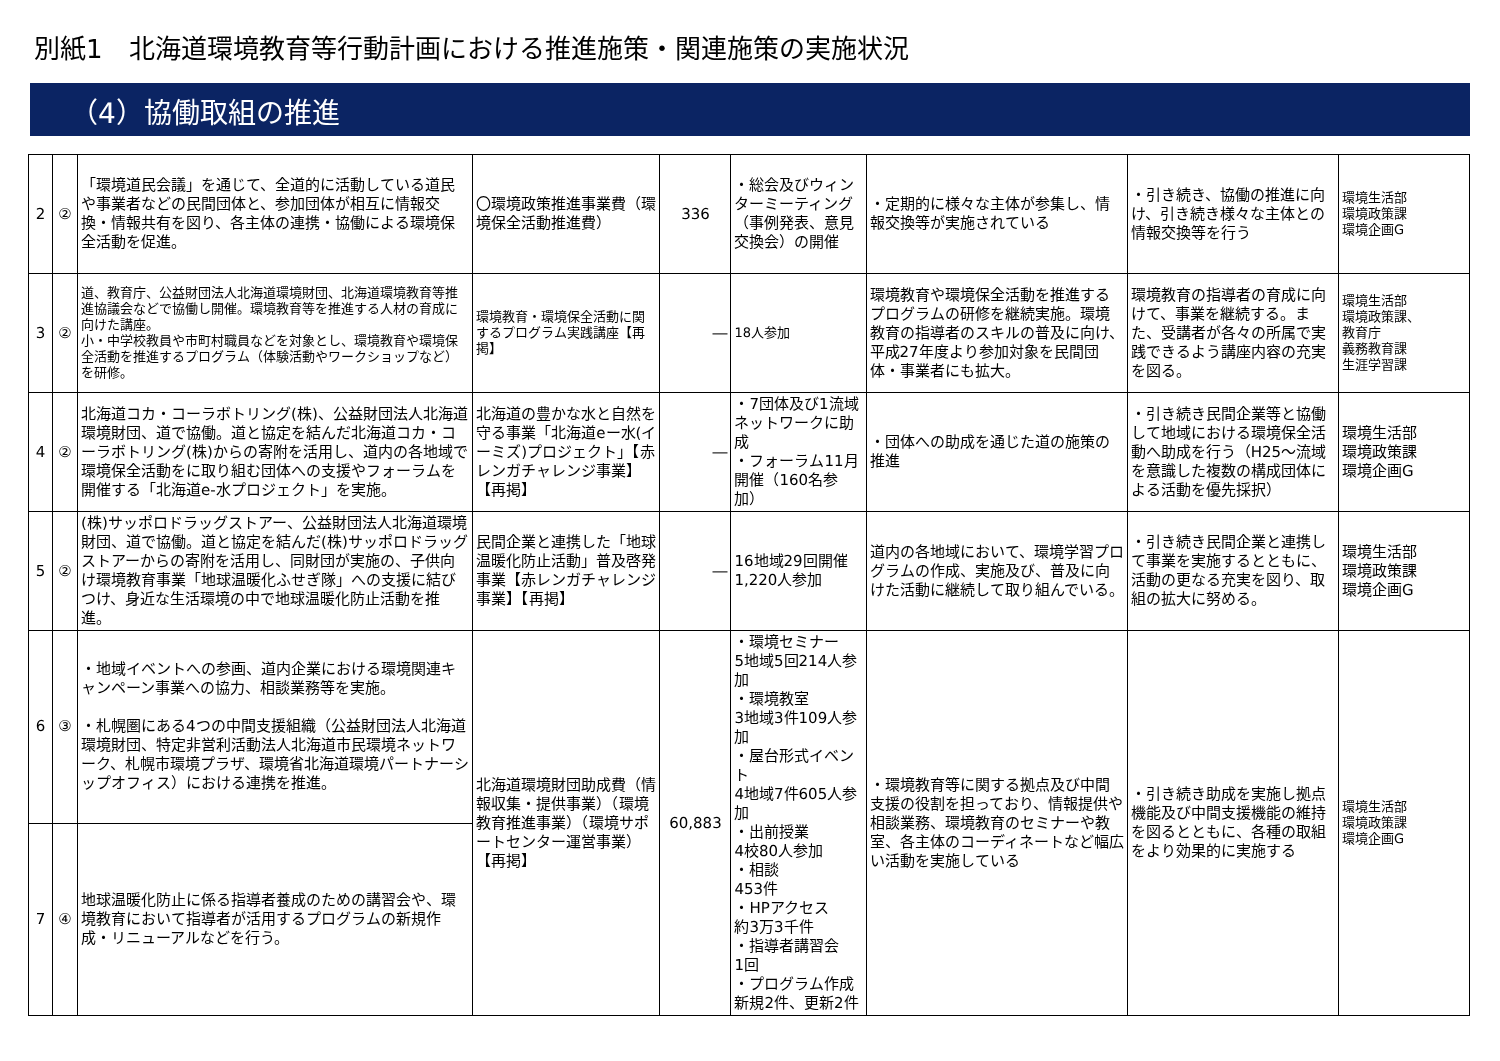別紙1　北海道環境教育等行動計画における推進施策・関連施策の実施状況
（4）協働取組の推進
| 2 | ② | 「環境道民会議」を通じて、全道的に活動している道民や事業者などの民間団体と、参加団体が相互に情報交換・情報共有を図り、各主体の連携・協働による環境保全活動を促進。 | 〇環境政策推進事業費（環境保全活動推進費） | 336 | ・総会及びウィンターミーティング（事例発表、意見交換会）の開催 | ・定期的に様々な主体が参集し、情報交換等が実施されている | ・引き続き、協働の推進に向け、引き続き様々な主体との情報交換等を行う | 環境生活部 環境政策課 環境企画G |
| 3 | ② | 道、教育庁、公益財団法人北海道環境財団、北海道環境教育等推進協議会などで協働し開催。環境教育等を推進する人材の育成に向けた講座。 小・中学校教員や市町村職員などを対象とし、環境教育や環境保全活動を推進するプログラム（体験活動やワークショップなど）を研修。 | 環境教育・環境保全活動に関するプログラム実践講座【再掲】 | ― | 18人参加 | 環境教育や環境保全活動を推進するプログラムの研修を継続実施。環境教育の指導者のスキルの普及に向け、平成27年度より参加対象を民間団体・事業者にも拡大。 | 環境教育の指導者の育成に向けて、事業を継続する。また、受講者が各々の所属で実践できるよう講座内容の充実を図る。 | 環境生活部 環境政策課、 教育庁 義務教育課 生涯学習課 |
| 4 | ② | 北海道コカ・コーラボトリング(株)、公益財団法人北海道環境財団、道で協働。道と協定を結んだ北海道コカ・コーラボトリング(株)からの寄附を活用し、道内の各地域で環境保全活動をに取り組む団体への支援やフォーラムを開催する「北海道e-水プロジェクト」を実施。 | 北海道の豊かな水と自然を守る事業「北海道eー水(イーミズ)プロジェクト」【赤レンガチャレンジ事業】【再掲】 | ― | ・7団体及び1流域ネットワークに助成 ・フォーラム11月開催（160名参加） | ・団体への助成を通じた道の施策の推進 | ・引き続き民間企業等と協働して地域における環境保全活動へ助成を行う（H25～流域を意識した複数の構成団体による活動を優先採択） | 環境生活部 環境政策課 環境企画G |
| 5 | ② | (株)サッポロドラッグストアー、公益財団法人北海道環境財団、道で協働。道と協定を結んだ(株)サッポロドラッグストアーからの寄附を活用し、同財団が実施の、子供向け環境教育事業「地球温暖化ふせぎ隊」への支援に結びつけ、身近な生活環境の中で地球温暖化防止活動を推進。 | 民間企業と連携した「地球温暖化防止活動」普及啓発事業【赤レンガチャレンジ事業】【再掲】 | ― | 16地域29回開催 1,220人参加 | 道内の各地域において、環境学習プログラムの作成、実施及び、普及に向けた活動に継続して取り組んでいる。 | ・引き続き民間企業と連携して事業を実施するとともに、活動の更なる充実を図り、取組の拡大に努める。 | 環境生活部 環境政策課 環境企画G |
| 6 | ③ | ・地域イベントへの参画、道内企業における環境関連キャンペーン事業への協力、相談業務等を実施。 ・札幌圏にある4つの中間支援組織（公益財団法人北海道環境財団、特定非営利活動法人北海道市民環境ネットワーク、札幌市環境プラザ、環境省北海道環境パートナーシップオフィス）における連携を推進。 | 北海道環境財団助成費（情報収集・提供事業）（環境教育推進事業）（環境サポートセンター運営事業） 【再掲】 | 60,883 | ・環境セミナー 5地域5回214人参加 ・環境教室 3地域3件109人参加 ・屋台形式イベント 4地域7件605人参加 ・出前授業 4校80人参加 ・相談 453件 ・HPアクセス 約3万3千件 ・指導者講習会 1回 ・プログラム作成 新規2件、更新2件 | ・環境教育等に関する拠点及び中間支援の役割を担っており、情報提供や相談業務、環境教育のセミナーや教室、各主体のコーディネートなど幅広い活動を実施している | ・引き続き助成を実施し拠点機能及び中間支援機能の維持を図るとともに、各種の取組をより効果的に実施する | 環境生活部 環境政策課 環境企画G |
| 7 | ④ | 地球温暖化防止に係る指導者養成のための講習会や、環境教育において指導者が活用するプログラムの新規作成・リニューアルなどを行う。 | | | | | | |